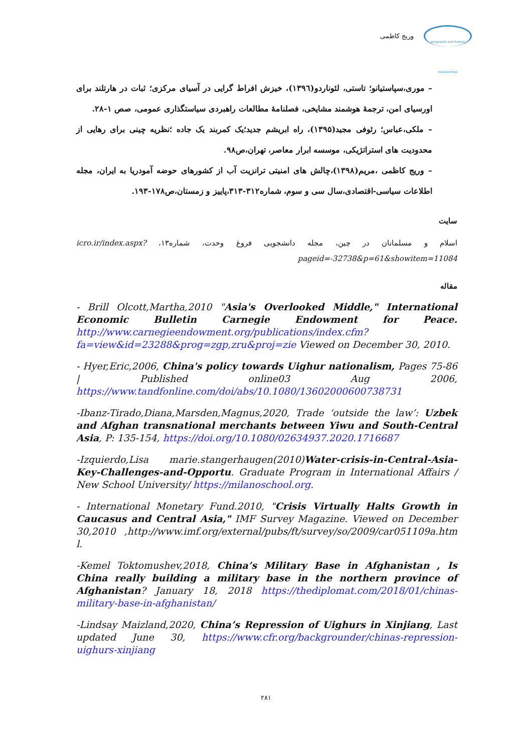وریج کاظمی
geography and human relationships
– موری،سپاستیانو؛ تاستی، لئوناردو(۱۳۹٦)، خیزش افراط گرایی در آسیای مرکزی؛ ثبات در هارتلند برای اورسیای امن، ترجمهٔ هوشمند مشایخی، فصلنامهٔ مطالعات راهبردی سیاستگذاری عمومی، صص ۱-۲۸.
– ملکی،عباس؛ رئوفی مجید(۱۳۹۵)، راه ابریشم جدید؛یک کمربند یک جاده ؛نظریه چینی برای رهایی از محدودیت های استراتژیکی، موسسه ابرار معاصر، تهران،ص۹۸.
– وریج کاظمی ،مریم(۱۳۹۸)،چالش های امنیتی ترانزیت آب از کشورهای حوضه آمودریا به ایران، مجله اطلاعات سیاسی-اقتصادی،سال سی و سوم، شماره۳۱۲-۳۱۳،پاییز و زمستان،ص۱۷۸-۱۹۳.
سایت
اسلام و مسلمانان در چین، مجله دانشجویی فروغ وحدت، شماره۱۳، icro.ir/index.aspx?pageid=-32738&p=61&showitem=11084
مقاله
- Brill Olcott,Martha,2010 "Asia's Overlooked Middle," International Economic Bulletin Carnegie Endowment for Peace. http://www.carnegieendowment.org/publications/index.cfm?fa=view&id=23288&prog=zgp,zru&proj=zie Viewed on December 30, 2010.
- Hyer,Eric,2006, China's policy towards Uighur nationalism, Pages 75-86 | Published online03 Aug 2006, https://www.tandfonline.com/doi/abs/10.1080/13602000600738731
-Ibanz-Tirado,Diana,Marsden,Magnus,2020, Trade ‘outside the law’: Uzbek and Afghan transnational merchants between Yiwu and South-Central Asia, P: 135-154, https://doi.org/10.1080/02634937.2020.1716687
-Izquierdo,Lisa marie.stangerhaugen(2010)Water-crisis-in-Central-Asia-Key-Challenges-and-Opportu. Graduate Program in International Affairs / New School University/ https://milanoschool.org.
- International Monetary Fund.2010, "Crisis Virtually Halts Growth in Caucasus and Central Asia," IMF Survey Magazine. Viewed on December 30,2010 ,http://www.imf.org/external/pubs/ft/survey/so/2009/car051109a.htm l.
-Kemel Toktomushev,2018, China’s Military Base in Afghanistan , Is China really building a military base in the northern province of Afghanistan? January 18, 2018 https://thediplomat.com/2018/01/chinas-military-base-in-afghanistan/
-Lindsay Maizland,2020, China’s Repression of Uighurs in Xinjiang, Last updated June 30, https://www.cfr.org/backgrounder/chinas-repression-uighurs-xinjiang
۲۸۱